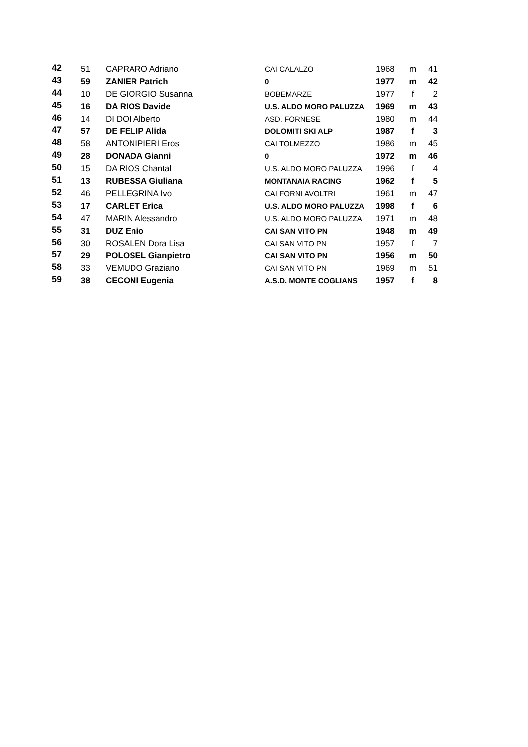| 42 | 51 | CAPRARO Adriano | CAI CALALZO | 1968 | m | 41 |
| 43 | 59 | ZANIER Patrich | 0 | 1977 | m | 42 |
| 44 | 10 | DE GIORGIO Susanna | BOBEMARZE | 1977 | f | 2 |
| 45 | 16 | DA RIOS Davide | U.S. ALDO MORO PALUZZA | 1969 | m | 43 |
| 46 | 14 | DI DOI Alberto | ASD. FORNESE | 1980 | m | 44 |
| 47 | 57 | DE FELIP Alida | DOLOMITI SKI ALP | 1987 | f | 3 |
| 48 | 58 | ANTONIPIERI Eros | CAI TOLMEZZO | 1986 | m | 45 |
| 49 | 28 | DONADA Gianni | 0 | 1972 | m | 46 |
| 50 | 15 | DA RIOS Chantal | U.S. ALDO MORO PALUZZA | 1996 | f | 4 |
| 51 | 13 | RUBESSA Giuliana | MONTANAIA RACING | 1962 | f | 5 |
| 52 | 46 | PELLEGRINA Ivo | CAI FORNI AVOLTRI | 1961 | m | 47 |
| 53 | 17 | CARLET Erica | U.S. ALDO MORO PALUZZA | 1998 | f | 6 |
| 54 | 47 | MARIN Alessandro | U.S. ALDO MORO PALUZZA | 1971 | m | 48 |
| 55 | 31 | DUZ Enio | CAI SAN VITO PN | 1948 | m | 49 |
| 56 | 30 | ROSALEN Dora Lisa | CAI SAN VITO PN | 1957 | f | 7 |
| 57 | 29 | POLOSEL Gianpietro | CAI SAN VITO PN | 1956 | m | 50 |
| 58 | 33 | VEMUDO Graziano | CAI SAN VITO PN | 1969 | m | 51 |
| 59 | 38 | CECONI Eugenia | A.S.D. MONTE COGLIANS | 1957 | f | 8 |